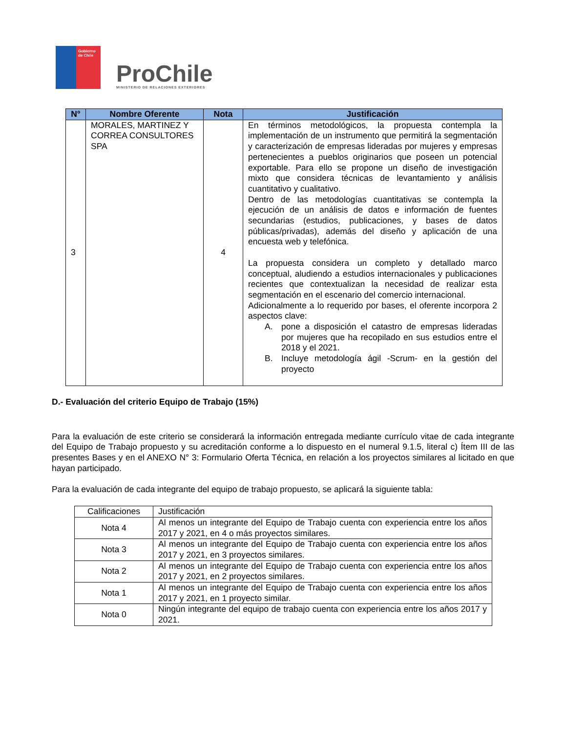Gobierno de Chile
ProChile
MINISTERIO DE RELACIONES EXTERIORES
| N° | Nombre Oferente | Nota | Justificación |
| --- | --- | --- | --- |
| 3 | MORALES, MARTINEZ Y CORREA CONSULTORES SPA | 4 | En términos metodológicos, la propuesta contempla la implementación de un instrumento que permitirá la segmentación y caracterización de empresas lideradas por mujeres y empresas pertenecientes a pueblos originarios que poseen un potencial exportable. Para ello se propone un diseño de investigación mixto que considera técnicas de levantamiento y análisis cuantitativo y cualitativo. Dentro de las metodologías cuantitativas se contempla la ejecución de un análisis de datos e información de fuentes secundarias (estudios, publicaciones, y bases de datos públicas/privadas), además del diseño y aplicación de una encuesta web y telefónica. La propuesta considera un completo y detallado marco conceptual, aludiendo a estudios internacionales y publicaciones recientes que contextualizan la necesidad de realizar esta segmentación en el escenario del comercio internacional. Adicionalmente a lo requerido por bases, el oferente incorpora 2 aspectos clave: A. pone a disposición el catastro de empresas lideradas por mujeres que ha recopilado en sus estudios entre el 2018 y el 2021. B. Incluye metodología ágil -Scrum- en la gestión del proyecto |
D.- Evaluación del criterio Equipo de Trabajo (15%)
Para la evaluación de este criterio se considerará la información entregada mediante currículo vitae de cada integrante del Equipo de Trabajo propuesto y su acreditación conforme a lo dispuesto en el numeral 9.1.5, literal c) Ítem III de las presentes Bases y en el ANEXO N° 3: Formulario Oferta Técnica, en relación a los proyectos similares al licitado en que hayan participado.
Para la evaluación de cada integrante del equipo de trabajo propuesto, se aplicará la siguiente tabla:
| Calificaciones | Justificación |
| Nota 4 | Al menos un integrante del Equipo de Trabajo cuenta con experiencia entre los años 2017 y 2021, en 4 o más proyectos similares. |
| Nota 3 | Al menos un integrante del Equipo de Trabajo cuenta con experiencia entre los años 2017 y 2021, en 3 proyectos similares. |
| Nota 2 | Al menos un integrante del Equipo de Trabajo cuenta con experiencia entre los años 2017 y 2021, en 2 proyectos similares. |
| Nota 1 | Al menos un integrante del Equipo de Trabajo cuenta con experiencia entre los años 2017 y 2021, en 1 proyecto similar. |
| Nota 0 | Ningún integrante del equipo de trabajo cuenta con experiencia entre los años 2017 y 2021. |